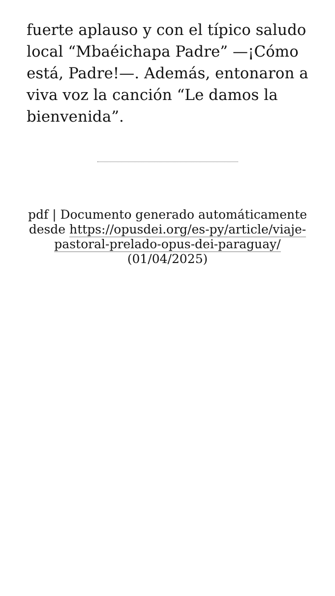fuerte aplauso y con el típico saludo local “Mbaéichapa Padre” —¡Cómo está, Padre!—. Además, entonaron a viva voz la canción “Le damos la bienvenida”.
pdf | Documento generado automáticamente desde https://opusdei.org/es-py/article/viaje-pastoral-prelado-opus-dei-paraguay/ (01/04/2025)